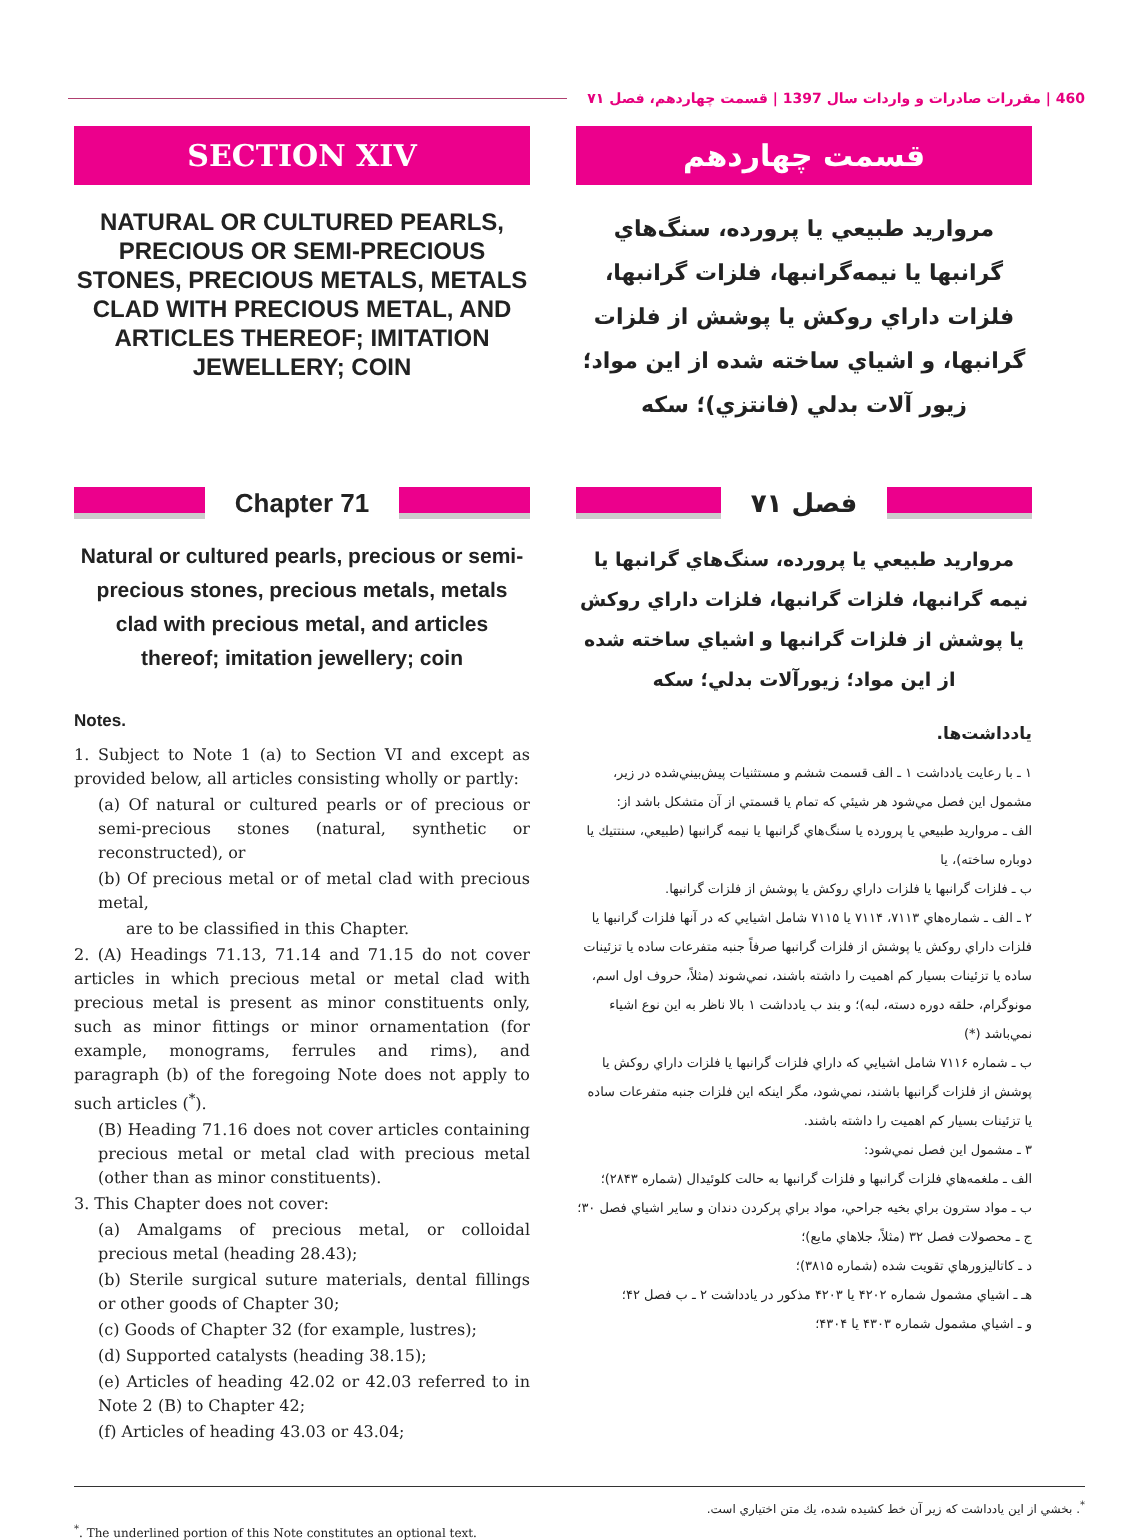460 | مقررات صادرات و واردات سال 1397 | قسمت چهاردهم، فصل ۷۱
SECTION XIV
NATURAL OR CULTURED PEARLS, PRECIOUS OR SEMI-PRECIOUS STONES, PRECIOUS METALS, METALS CLAD WITH PRECIOUS METAL, AND ARTICLES THEREOF; IMITATION JEWELLERY; COIN
Chapter 71
Natural or cultured pearls, precious or semi-precious stones, precious metals, metals clad with precious metal, and articles thereof; imitation jewellery; coin
Notes.
1. Subject to Note 1 (a) to Section VI and except as provided below, all articles consisting wholly or partly:
(a) Of natural or cultured pearls or of precious or semi-precious stones (natural, synthetic or reconstructed), or
(b) Of precious metal or of metal clad with precious metal,
are to be classified in this Chapter.
2. (A) Headings 71.13, 71.14 and 71.15 do not cover articles in which precious metal or metal clad with precious metal is present as minor constituents only, such as minor fittings or minor ornamentation (for example, monograms, ferrules and rims), and paragraph (b) of the foregoing Note does not apply to such articles (<sup>*</sup>).
(B) Heading 71.16 does not cover articles containing precious metal or metal clad with precious metal (other than as minor constituents).
3. This Chapter does not cover:
(a) Amalgams of precious metal, or colloidal precious metal (heading 28.43);
(b) Sterile surgical suture materials, dental fillings or other goods of Chapter 30;
(c) Goods of Chapter 32 (for example, lustres);
(d) Supported catalysts (heading 38.15);
(e) Articles of heading 42.02 or 42.03 referred to in Note 2 (B) to Chapter 42;
(f) Articles of heading 43.03 or 43.04;
قسمت چهاردهم
مرواريد طبيعي يا پرورده، سنگ‌هاي گرانبها يا نيمه‌گرانبها، فلزات گرانبها، فلزات داراي روكش يا پوشش از فلزات گرانبها، و اشياي ساخته شده از اين مواد؛ زيور آلات بدلي (فانتزي)؛ سكه
فصل ۷۱
مرواريد طبيعي يا پرورده، سنگ‌هاي گرانبها يا نيمه گرانبها، فلزات گرانبها، فلزات داراي روكش يا پوشش از فلزات گرانبها و اشياي ساخته شده از اين مواد؛ زيورآلات بدلي؛ سكه
يادداشت‌ها.
۱ ـ با رعايت يادداشت ۱ ـ الف قسمت ششم و مستثنيات پيش‌بيني‌شده در زير، مشمول اين فصل مي‌شود هر شيئي كه تمام يا قسمتي از آن متشكل باشد از:
الف ـ مرواريد طبيعي يا پرورده يا سنگ‌هاي گرانبها يا نيمه گرانبها (طبيعي، سنتتيك يا دوباره ساخته)، يا
ب ـ فلزات گرانبها يا فلزات داراي روكش يا پوشش از فلزات گرانبها.
۲ ـ الف ـ شماره‌هاي ۷۱۱۳، ۷۱۱۴ يا ۷۱۱۵ شامل اشيايي كه در آنها فلزات گرانبها يا فلزات داراي روكش يا پوشش از فلزات گرانبها صرفاً جنبه متفرعات ساده يا تزئينات ساده يا تزئينات بسيار كم اهميت را داشته باشند، نمي‌شوند (مثلاً، حروف اول اسم، مونوگرام، حلقه دوره دسته، لبه)؛ و بند ب يادداشت ۱ بالا ناظر به اين نوع اشياء نمي‌باشد (*)
ب ـ شماره ۷۱۱۶ شامل اشيايي كه داراي فلزات گرانبها يا فلزات داراي روكش يا پوشش از فلزات گرانبها باشند، نمي‌شود، مگر اينكه اين فلزات جنبه متفرعات ساده يا تزئينات بسيار كم اهميت را داشته باشند.
۳ ـ مشمول اين فصل نمي‌شود:
الف ـ ملغمه‌هاي فلزات گرانبها و فلزات گرانبها به حالت كلوئيدال (شماره ۲۸۴۳)؛
ب ـ مواد سترون براي بخيه جراحي، مواد براي پركردن دندان و ساير اشياي فصل ۳۰؛
ج ـ محصولات فصل ۳۲ (مثلاً، جلاهاي مايع)؛
د ـ كاتاليزورهاي تقويت شده (شماره ۳۸۱۵)؛
هـ ـ اشياي مشمول شماره ۴۲۰۲ يا ۴۲۰۳ مذكور در يادداشت ۲ ـ ب فصل ۴۲؛
و ـ اشياي مشمول شماره ۴۳۰۳ يا ۴۳۰۴؛
<sup>*</sup>. بخشي از اين يادداشت كه زير آن خط كشيده شده، يك متن اختياري است.
<sup>*</sup>. The underlined portion of this Note constitutes an optional text.